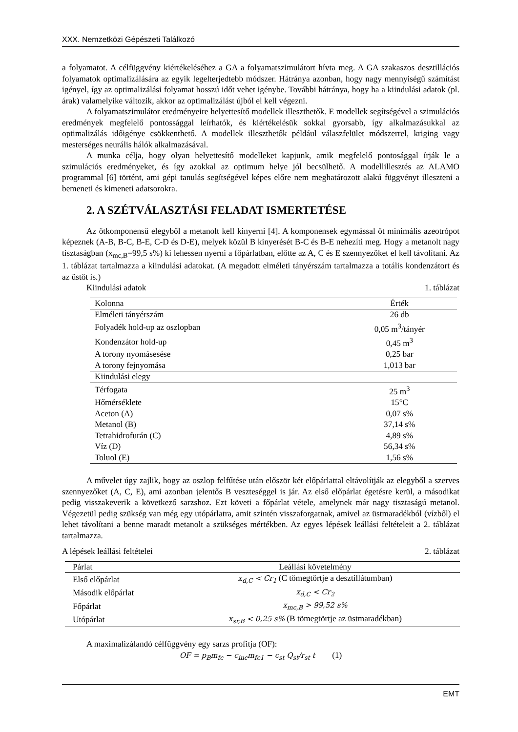XXX. Nemzetközi Gépészeti Találkozó
a folyamatot. A célfüggvény kiértékeléséhez a GA a folyamatszimulátort hívta meg. A GA szakaszos desztillációs folyamatok optimalizálására az egyik legelterjedtebb módszer. Hátránya azonban, hogy nagy mennyiségű számítást igényel, így az optimalizálási folyamat hosszú időt vehet igénybe. További hátránya, hogy ha a kiindulási adatok (pl. árak) valamelyike változik, akkor az optimalizálást újból el kell végezni.
A folyamatszimulátor eredményeire helyettesítő modellek illeszthetők. E modellek segítségével a szimulációs eredmények megfelelő pontossággal leírhatók, és kiértékelésük sokkal gyorsabb, így alkalmazásukkal az optimalizálás időigénye csökkenthető. A modellek illeszthetők például válaszfelület módszerrel, kriging vagy mesterséges neurális hálók alkalmazásával.
A munka célja, hogy olyan helyettesítő modelleket kapjunk, amik megfelelő pontosággal írják le a szimulációs eredményeket, és így azokkal az optimum helye jól becsülhető. A modellillesztés az ALAMO programmal [6] történt, ami gépi tanulás segítségével képes előre nem meghatározott alakú függvényt illeszteni a bemeneti és kimeneti adatsorokra.
2. A SZÉTVÁLASZTÁSI FELADAT ISMERTETÉSE
Az ötkomponensű elegyből a metanolt kell kinyerni [4]. A komponensek egymással öt minimális azeotrópot képeznek (A-B, B-C, B-E, C-D és D-E), melyek közül B kinyerését B-C és B-E nehezíti meg. Hogy a metanolt nagy tisztaságban (x<sub>mc,B</sub>=99,5 s%) ki lehessen nyerni a főpárlatban, előtte az A, C és E szennyezőket el kell távolítani. Az 1. táblázat tartalmazza a kiindulási adatokat. (A megadott elméleti tányérszám tartalmazza a totális kondenzátort és az üstöt is.)
Kiindulási adatok 1. táblázat
| Kolonna | Érték |
| --- | --- |
| Elméleti tányérszám | 26 db |
| Folyadék hold-up az oszlopban | 0,05 m<sup>3</sup>/tányér |
| Kondenzátor hold-up | 0,45 m<sup>3</sup> |
| A torony nyomásesése | 0,25 bar |
| A torony fejnyomása | 1,013 bar |
| Kiindulási elegy | |
| Térfogata | 25 m<sup>3</sup> |
| Hőmérséklete | 15°C |
| Aceton (A) | 0,07 s% |
| Metanol (B) | 37,14 s% |
| Tetrahidrofurán (C) | 4,89 s% |
| Víz (D) | 56,34 s% |
| Toluol (E) | 1,56 s% |
A művelet úgy zajlik, hogy az oszlop felfűtése után először két előpárlattal eltávolítják az elegyből a szerves szennyezőket (A, C, E), ami azonban jelentős B veszteséggel is jár. Az első előpárlat égetésre kerül, a másodikat pedig visszakeverik a következő sarzshoz. Ezt követi a főpárlat vétele, amelynek már nagy tisztaságú metanol. Végezetül pedig szükség van még egy utópárlatra, amit szintén visszaforgatnak, amivel az üstmaradékból (vízből) el lehet távolítani a benne maradt metanolt a szükséges mértékben. Az egyes lépések leállási feltételeit a 2. táblázat tartalmazza.
A lépések leállási feltételei 2. táblázat
| Párlat | Leállási követelmény |
| --- | --- |
| Első előpárlat | x<sub>d,C</sub> < Cr<sub>1</sub> (C tömegtörtje a desztillátumban) |
| Második előpárlat | x<sub>d,C</sub> < Cr<sub>2</sub> |
| Főpárlat | x<sub>mc,B</sub> > 99,52 s% |
| Utópárlat | x<sub>sr,B</sub> < 0,25 s% (B tömegtörtje az üstmaradékban) |
A maximalizálandó célfüggvény egy sarzs profitja (OF):
OF = p<sub>B</sub>m<sub>fc</sub> − c<sub>inc</sub>m<sub>fc1</sub> − c<sub>st</sub> Q<sub>st</sub>/r<sub>st</sub> t (1)
EMT